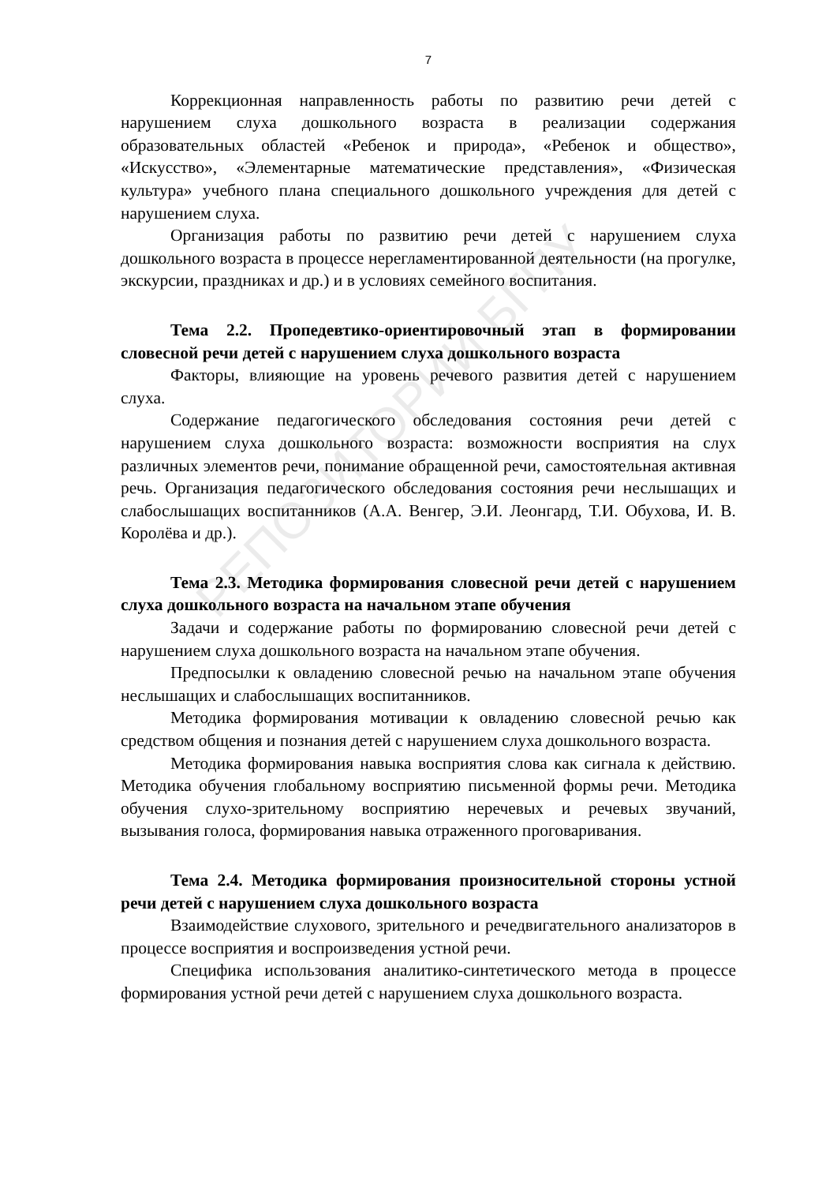7
Коррекционная направленность работы по развитию речи детей с нарушением слуха дошкольного возраста в реализации содержания образовательных областей «Ребенок и природа», «Ребенок и общество», «Искусство», «Элементарные математические представления», «Физическая культура» учебного плана специального дошкольного учреждения для детей с нарушением слуха.
Организация работы по развитию речи детей с нарушением слуха дошкольного возраста в процессе нерегламентированной деятельности (на прогулке, экскурсии, праздниках и др.) и в условиях семейного воспитания.
Тема 2.2. Пропедевтико-ориентировочный этап в формировании словесной речи детей с нарушением слуха дошкольного возраста
Факторы, влияющие на уровень речевого развития детей с нарушением слуха.
Содержание педагогического обследования состояния речи детей с нарушением слуха дошкольного возраста: возможности восприятия на слух различных элементов речи, понимание обращенной речи, самостоятельная активная речь. Организация педагогического обследования состояния речи неслышащих и слабослышащих воспитанников (А.А. Венгер, Э.И. Леонгард, Т.И. Обухова, И. В. Королёва и др.).
Тема 2.3. Методика формирования словесной речи детей с нарушением слуха дошкольного возраста на начальном этапе обучения
Задачи и содержание работы по формированию словесной речи детей с нарушением слуха дошкольного возраста на начальном этапе обучения.
Предпосылки к овладению словесной речью на начальном этапе обучения неслышащих и слабослышащих воспитанников.
Методика формирования мотивации к овладению словесной речью как средством общения и познания детей с нарушением слуха дошкольного возраста.
Методика формирования навыка восприятия слова как сигнала к действию. Методика обучения глобальному восприятию письменной формы речи. Методика обучения слухо-зрительному восприятию неречевых и речевых звучаний, вызывания голоса, формирования навыка отраженного проговаривания.
Тема 2.4. Методика формирования произносительной стороны устной речи детей с нарушением слуха дошкольного возраста
Взаимодействие слухового, зрительного и речедвигательного анализаторов в процессе восприятия и воспроизведения устной речи.
Специфика использования аналитико-синтетического метода в процессе формирования устной речи детей с нарушением слуха дошкольного возраста.
РЕПОЗИТОРИЙ БГПУ